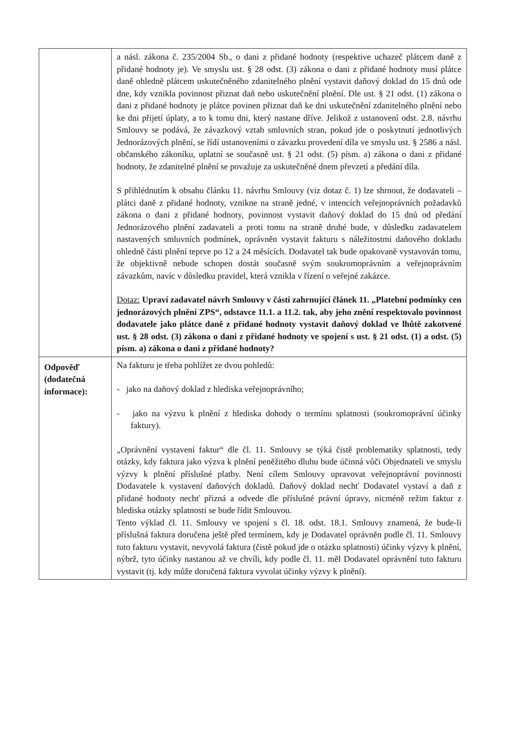| | a násl. zákona č. 235/2004 Sb., o dani z přidané hodnoty (respektive uchazeč plátcem daně z přidané hodnoty je). Ve smyslu ust. § 28 odst. (3) zákona o dani z přidané hodnoty musí plátce daně ohledně plátcem uskutečněného zdanitelného plnění vystavit daňový doklad do 15 dnů ode dne, kdy vznikla povinnost přiznat daň nebo uskutečnění plnění. Dle ust. § 21 odst. (1) zákona o dani z přidané hodnoty je plátce povinen přiznat daň ke dni uskutečnění zdanitelného plnění nebo ke dni přijetí úplaty, a to k tomu dni, který nastane dříve. Jelikož z ustanovení odst. 2.8. návrhu Smlouvy se podává, že závazkový vztah smluvních stran, pokud jde o poskytnutí jednotlivých Jednorázových plnění, se řídí ustanoveními o závazku provedení díla ve smyslu ust. § 2586 a násl. občanského zákoníku, uplatní se současně ust. § 21 odst. (5) písm. a) zákona o dani z přidané hodnoty, že zdanitelné plnění se považuje za uskutečněné dnem převzetí a předání díla. S přihlédnutím k obsahu článku 11. návrhu Smlouvy (viz dotaz č. 1) lze shrnout, že dodavateli – plátci daně z přidané hodnoty, vznikne na straně jedné, v intencích veřejnoprávních požadavků zákona o dani z přidané hodnoty, povinnost vystavit daňový doklad do 15 dnů od předání Jednorázového plnění zadavateli a proti tomu na straně druhé bude, v důsledku zadavatelem nastavených smluvních podmínek, oprávněn vystavit fakturu s náležitostmi daňového dokladu ohledně části plnění teprve po 12 a 24 měsících. Dodavatel tak bude opakovaně vystavován tomu, že objektivně nebude schopen dostát současně svým soukromoprávním a veřejnoprávním závazkům, navíc v důsledku pravidel, která vznikla v řízení o veřejné zakázce. Dotaz: Upraví zadavatel návrh Smlouvy v části zahrnující článek 11. „Platební podmínky cen jednorázových plnění ZPS“, odstavce 11.1. a 11.2. tak, aby jeho znění respektovalo povinnost dodavatele jako plátce daně z přidané hodnoty vystavit daňový doklad ve lhůtě zakotvené ust. § 28 odst. (3) zákona o dani z přidané hodnoty ve spojení s ust. § 21 odst. (1) a odst. (5) písm. a) zákona o dani z přidané hodnoty? |
| Odpověď (dodatečná informace): | Na fakturu je třeba pohlížet ze dvou pohledů: - jako na daňový doklad z hlediska veřejnoprávního; - jako na výzvu k plnění z hlediska dohody o termínu splatnosti (soukromoprávní účinky faktury). „Oprávnění vystavení faktur“ dle čl. 11. Smlouvy se týká čistě problematiky splatnosti, tedy otázky, kdy faktura jako výzva k plnění peněžitého dluhu bude účinná vůči Objednateli ve smyslu výzvy k plnění příslušné platby. Není cílem Smlouvy upravovat veřejnoprávní povinnosti Dodavatele k vystavení daňových dokladů. Daňový doklad nechť Dodavatel vystaví a daň z přidané hodnoty nechť přizná a odvede dle příslušné právní úpravy, nicméně režim faktur z hlediska otázky splatnosti se bude řídit Smlouvou. Tento výklad čl. 11. Smlouvy ve spojení s čl. 18. odst. 18.1. Smlouvy znamená, že bude-li příslušná faktura doručena ještě před termínem, kdy je Dodavatel oprávněn podle čl. 11. Smlouvy tuto fakturu vystavit, nevyvolá faktura (čistě pokud jde o otázku splatnosti) účinky výzvy k plnění, nýbrž, tyto účinky nastanou až ve chvíli, kdy podle čl. 11. měl Dodavatel oprávnění tuto fakturu vystavit (tj. kdy může doručená faktura vyvolat účinky výzvy k plnění). |